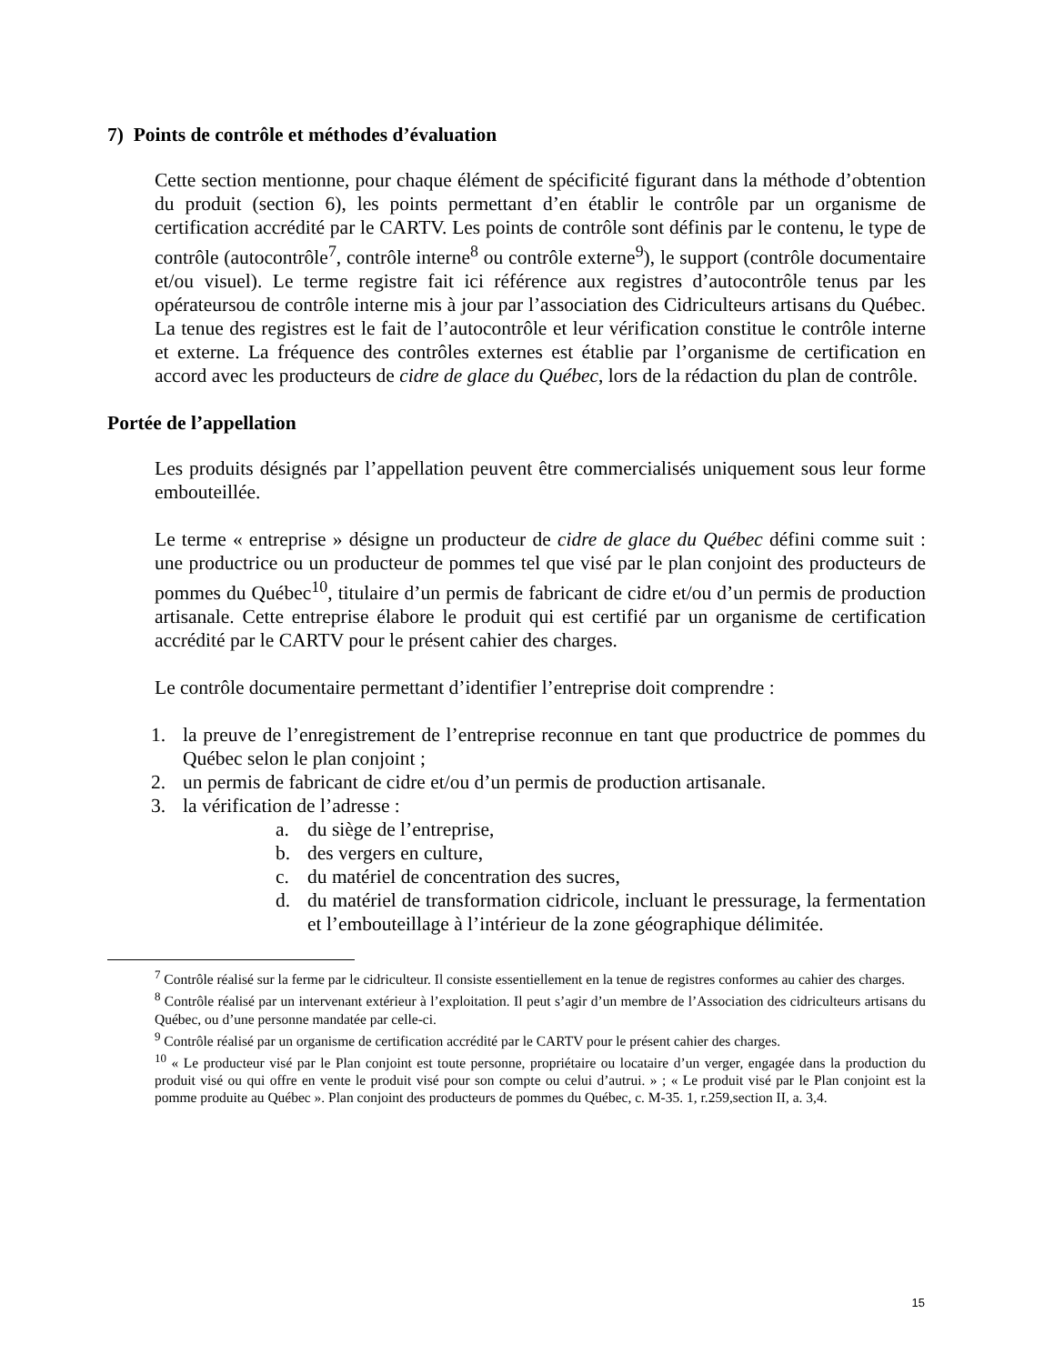7) Points de contrôle et méthodes d’évaluation
Cette section mentionne, pour chaque élément de spécificité figurant dans la méthode d’obtention du produit (section 6), les points permettant d’en établir le contrôle par un organisme de certification accrédité par le CARTV. Les points de contrôle sont définis par le contenu, le type de contrôle (autocontrôle<sup>7</sup>, contrôle interne<sup>8</sup> ou contrôle externe<sup>9</sup>), le support (contrôle documentaire et/ou visuel). Le terme registre fait ici référence aux registres d’autocontrôle tenus par les opérateursou de contrôle interne mis à jour par l’association des Cidriculteurs artisans du Québec. La tenue des registres est le fait de l’autocontrôle et leur vérification constitue le contrôle interne et externe. La fréquence des contrôles externes est établie par l’organisme de certification en accord avec les producteurs de cidre de glace du Québec, lors de la rédaction du plan de contrôle.
Portée de l’appellation
Les produits désignés par l’appellation peuvent être commercialisés uniquement sous leur forme embouteillée.
Le terme « entreprise » désigne un producteur de cidre de glace du Québec défini comme suit : une productrice ou un producteur de pommes tel que visé par le plan conjoint des producteurs de pommes du Québec<sup>10</sup>, titulaire d’un permis de fabricant de cidre et/ou d’un permis de production artisanale. Cette entreprise élabore le produit qui est certifié par un organisme de certification accrédité par le CARTV pour le présent cahier des charges.
Le contrôle documentaire permettant d’identifier l’entreprise doit comprendre :
1. la preuve de l’enregistrement de l’entreprise reconnue en tant que productrice de pommes du Québec selon le plan conjoint ;
2. un permis de fabricant de cidre et/ou d’un permis de production artisanale.
3. la vérification de l’adresse :
a. du siège de l’entreprise,
b. des vergers en culture,
c. du matériel de concentration des sucres,
d. du matériel de transformation cidricole, incluant le pressurage, la fermentation et l’embouteillage à l’intérieur de la zone géographique délimitée.
<sup>7</sup> Contrôle réalisé sur la ferme par le cidriculteur. Il consiste essentiellement en la tenue de registres conformes au cahier des charges.
<sup>8</sup> Contrôle réalisé par un intervenant extérieur à l’exploitation. Il peut s’agir d’un membre de l’Association des cidriculteurs artisans du Québec, ou d’une personne mandatée par celle-ci.
<sup>9</sup> Contrôle réalisé par un organisme de certification accrédité par le CARTV pour le présent cahier des charges.
<sup>10</sup> « Le producteur visé par le Plan conjoint est toute personne, propriétaire ou locataire d’un verger, engagée dans la production du produit visé ou qui offre en vente le produit visé pour son compte ou celui d’autrui. » ; « Le produit visé par le Plan conjoint est la pomme produite au Québec ». Plan conjoint des producteurs de pommes du Québec, c. M-35. 1, r.259,section II, a. 3,4.
15